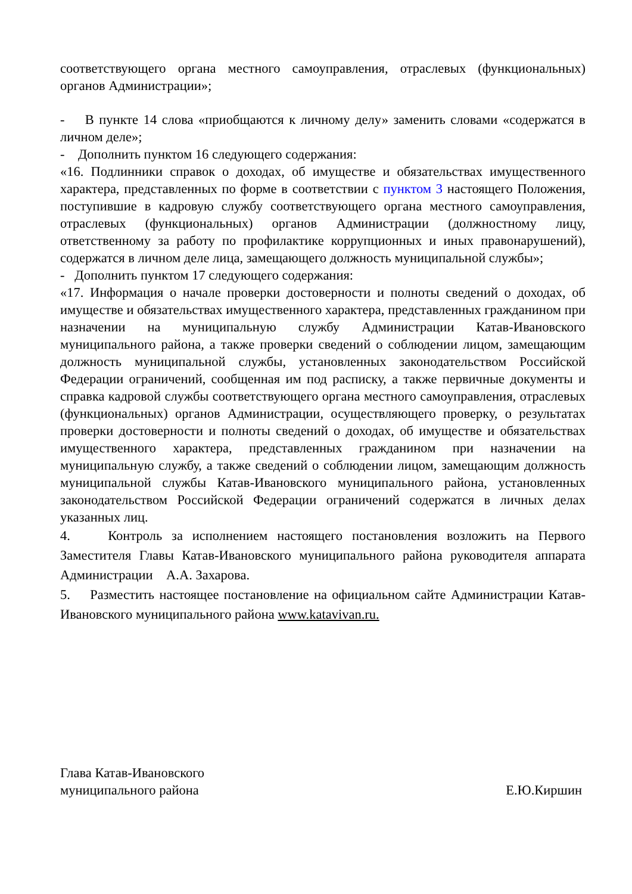соответствующего органа местного самоуправления, отраслевых (функциональных) органов Администрации»;
- В пункте 14 слова «приобщаются к личному делу» заменить словами «содержатся в личном деле»;
- Дополнить пунктом 16 следующего содержания:
«16. Подлинники справок о доходах, об имуществе и обязательствах имущественного характера, представленных по форме в соответствии с пунктом 3 настоящего Положения, поступившие в кадровую службу соответствующего органа местного самоуправления, отраслевых (функциональных) органов Администрации (должностному лицу, ответственному за работу по профилактике коррупционных и иных правонарушений), содержатся в личном деле лица, замещающего должность муниципальной службы»;
- Дополнить пунктом 17 следующего содержания:
«17. Информация о начале проверки достоверности и полноты сведений о доходах, об имуществе и обязательствах имущественного характера, представленных гражданином при назначении на муниципальную службу Администрации Катав-Ивановского муниципального района, а также проверки сведений о соблюдении лицом, замещающим должность муниципальной службы, установленных законодательством Российской Федерации ограничений, сообщенная им под расписку, а также первичные документы и справка кадровой службы соответствующего органа местного самоуправления, отраслевых (функциональных) органов Администрации, осуществляющего проверку, о результатах проверки достоверности и полноты сведений о доходах, об имуществе и обязательствах имущественного характера, представленных гражданином при назначении на муниципальную службу, а также сведений о соблюдении лицом, замещающим должность муниципальной службы Катав-Ивановского муниципального района, установленных законодательством Российской Федерации ограничений содержатся в личных делах указанных лиц.
4. Контроль за исполнением настоящего постановления возложить на Первого Заместителя Главы Катав-Ивановского муниципального района руководителя аппарата Администрации А.А. Захарова.
5. Разместить настоящее постановление на официальном сайте Администрации Катав-Ивановского муниципального района www.katavivan.ru.
Глава Катав-Ивановского
муниципального района
Е.Ю.Киршин